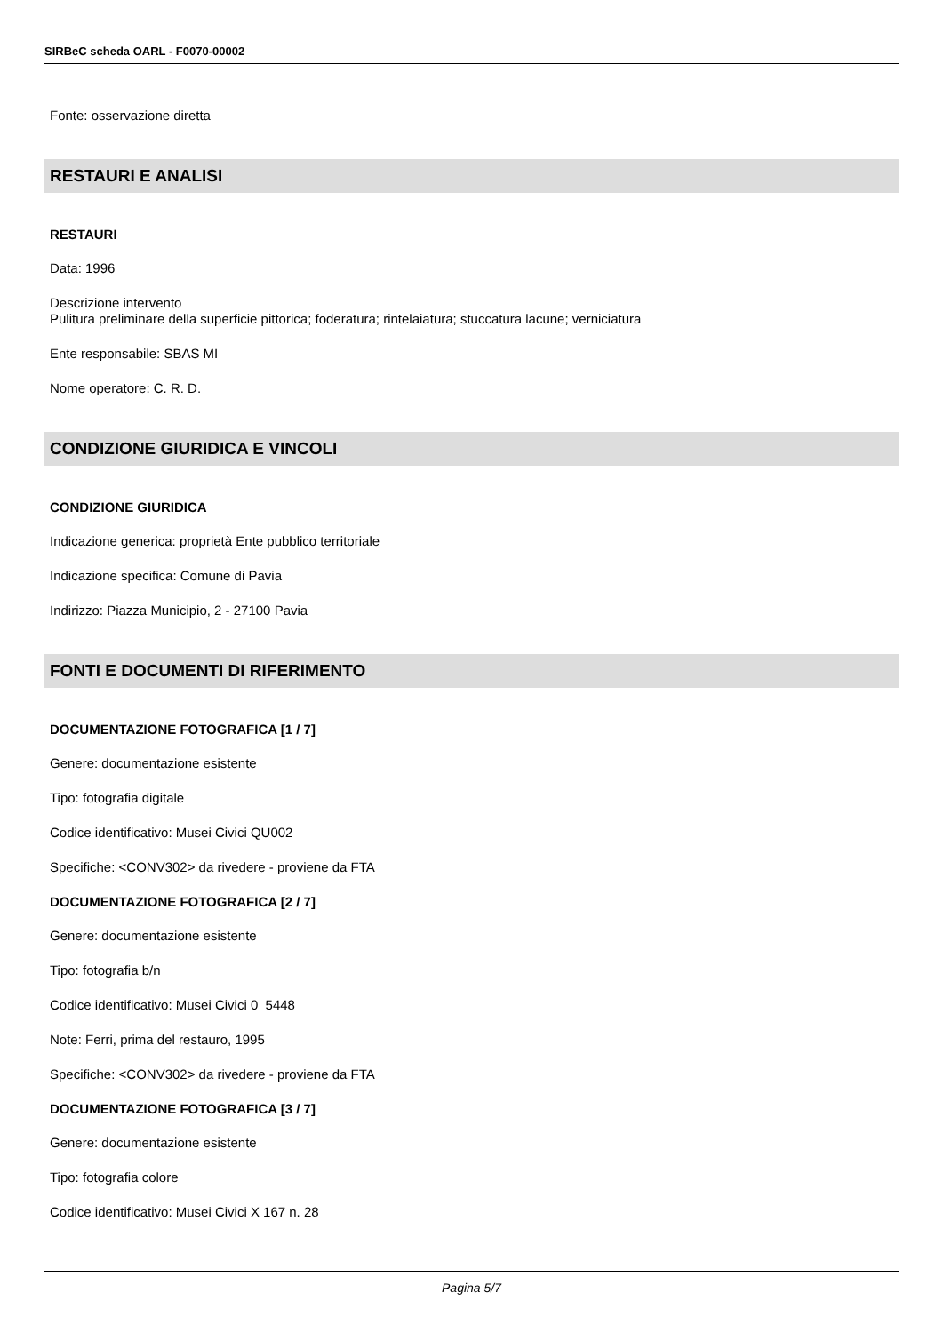SIRBeC scheda OARL - F0070-00002
Fonte: osservazione diretta
RESTAURI E ANALISI
RESTAURI
Data: 1996
Descrizione intervento
Pulitura preliminare della superficie pittorica; foderatura; rintelaiatura; stuccatura lacune; verniciatura
Ente responsabile: SBAS MI
Nome operatore: C. R. D.
CONDIZIONE GIURIDICA E VINCOLI
CONDIZIONE GIURIDICA
Indicazione generica: proprietà Ente pubblico territoriale
Indicazione specifica: Comune di Pavia
Indirizzo: Piazza Municipio, 2 - 27100 Pavia
FONTI E DOCUMENTI DI RIFERIMENTO
DOCUMENTAZIONE FOTOGRAFICA [1 / 7]
Genere: documentazione esistente
Tipo: fotografia digitale
Codice identificativo: Musei Civici QU002
Specifiche: <CONV302> da rivedere - proviene da FTA
DOCUMENTAZIONE FOTOGRAFICA [2 / 7]
Genere: documentazione esistente
Tipo: fotografia b/n
Codice identificativo: Musei Civici 0 5448
Note: Ferri, prima del restauro, 1995
Specifiche: <CONV302> da rivedere - proviene da FTA
DOCUMENTAZIONE FOTOGRAFICA [3 / 7]
Genere: documentazione esistente
Tipo: fotografia colore
Codice identificativo: Musei Civici X 167 n. 28
Pagina 5/7